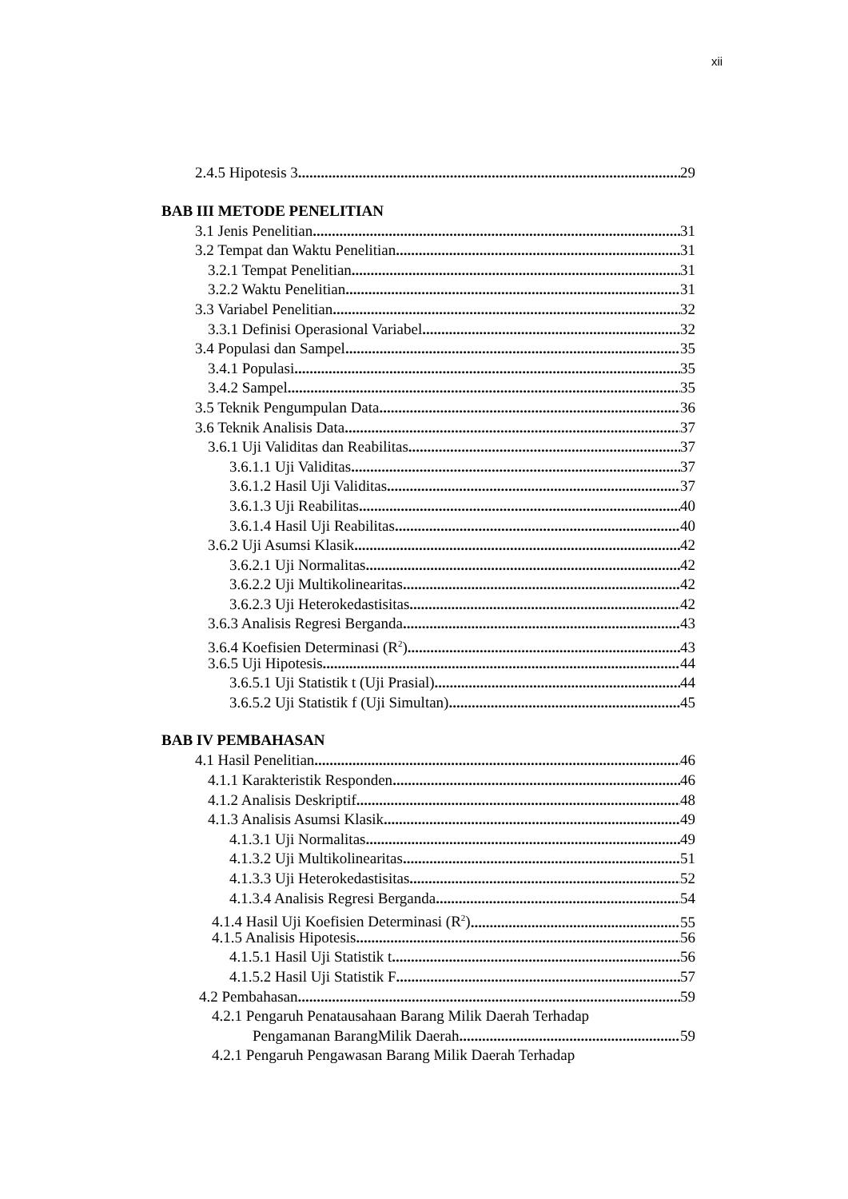xii
2.4.5 Hipotesis 3 29
BAB III METODE PENELITIAN
3.1 Jenis Penelitian 31
3.2 Tempat dan Waktu Penelitian 31
3.2.1 Tempat Penelitian 31
3.2.2 Waktu Penelitian 31
3.3 Variabel Penelitian 32
3.3.1 Definisi Operasional Variabel 32
3.4 Populasi dan Sampel 35
3.4.1 Populasi 35
3.4.2 Sampel 35
3.5 Teknik Pengumpulan Data 36
3.6 Teknik Analisis Data 37
3.6.1 Uji Validitas dan Reabilitas 37
3.6.1.1 Uji Validitas 37
3.6.1.2 Hasil Uji Validitas 37
3.6.1.3 Uji Reabilitas 40
3.6.1.4 Hasil Uji Reabilitas 40
3.6.2 Uji Asumsi Klasik 42
3.6.2.1 Uji Normalitas 42
3.6.2.2 Uji Multikolinearitas 42
3.6.2.3 Uji Heterokedastisitas 42
3.6.3 Analisis Regresi Berganda 43
3.6.4 Koefisien Determinasi (R<sup>2</sup>) 43
3.6.5 Uji Hipotesis 44
3.6.5.1 Uji Statistik t (Uji Prasial) 44
3.6.5.2 Uji Statistik f (Uji Simultan) 45
BAB IV PEMBAHASAN
4.1 Hasil Penelitian 46
4.1.1 Karakteristik Responden 46
4.1.2 Analisis Deskriptif 48
4.1.3 Analisis Asumsi Klasik 49
4.1.3.1 Uji Normalitas 49
4.1.3.2 Uji Multikolinearitas 51
4.1.3.3 Uji Heterokedastisitas 52
4.1.3.4 Analisis Regresi Berganda 54
4.1.4 Hasil Uji Koefisien Determinasi (R<sup>2</sup>) 55
4.1.5 Analisis Hipotesis 56
4.1.5.1 Hasil Uji Statistik t 56
4.1.5.2 Hasil Uji Statistik F 57
4.2 Pembahasan 59
4.2.1 Pengaruh Penatausahaan Barang Milik Daerah Terhadap
Pengamanan BarangMilik Daerah 59
4.2.1 Pengaruh Pengawasan Barang Milik Daerah Terhadap